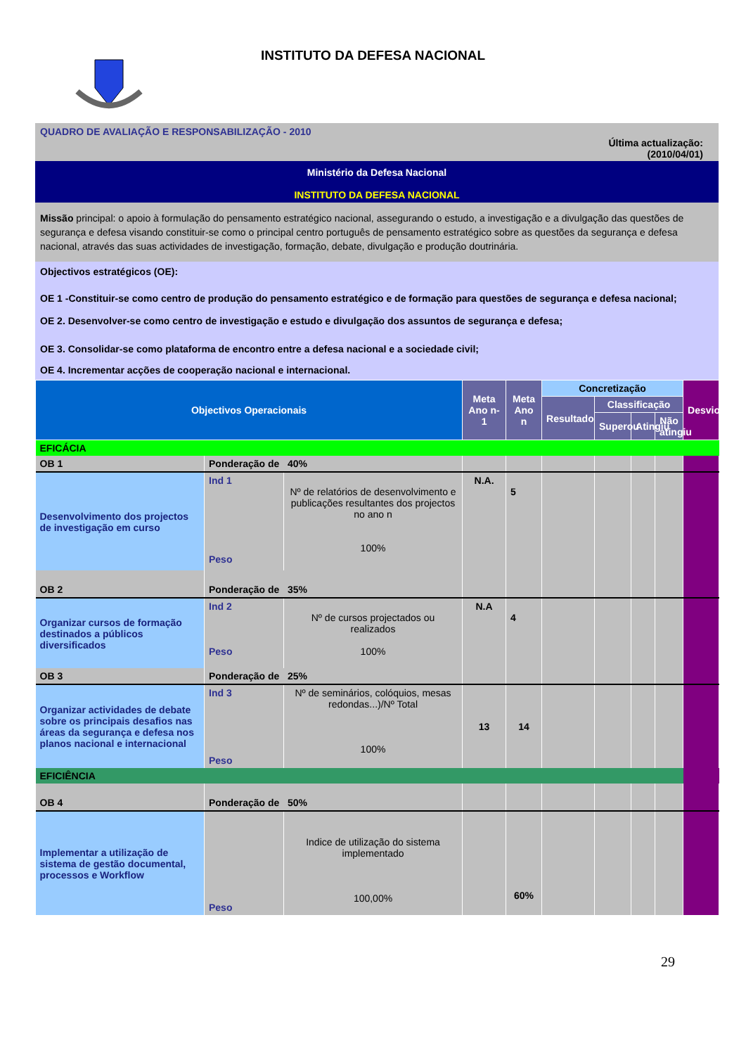INSTITUTO DA DEFESA NACIONAL
QUADRO DE AVALIAÇÃO E RESPONSABILIZAÇÃO - 2010
Última actualização:
(2010/04/01)
Ministério da Defesa Nacional
INSTITUTO DA DEFESA NACIONAL
Missão principal: o apoio à formulação do pensamento estratégico nacional, assegurando o estudo, a investigação e a divulgação das questões de segurança e defesa visando constituir-se como o principal centro português de pensamento estratégico sobre as questões da segurança e defesa nacional, através das suas actividades de investigação, formação, debate, divulgação e produção doutrinária.
Objectivos estratégicos (OE):
OE 1 -Constituir-se como centro de produção do pensamento estratégico e de formação para questões de segurança e defesa nacional;
OE 2. Desenvolver-se como centro de investigação e estudo e divulgação dos assuntos de segurança e defesa;
OE 3. Consolidar-se como plataforma de encontro entre a defesa nacional e a sociedade civil;
OE 4. Incrementar acções de cooperação nacional e internacional.
| Objectivos Operacionais | | | Meta Ano n-1 | Meta Ano n | Concretização | | | | Desvios |
| | | | | | Resultado | Classificação | | | |
| | | | | | | Superou | Atingiu | Não atingiu | |
| EFICÁCIA | | | | | | | | | |
| OB 1 | Ponderação de 40% | | | | | | | | |
| Desenvolvimento dos projectos de investigação em curso | Ind 1 Peso | Nº de relatórios de desenvolvimento e publicações resultantes dos projectos no ano n 100% | N.A. | 5 | | | | | |
| OB 2 | Ponderação de 35% | | | | | | | | |
| Organizar cursos de formação destinados a públicos diversificados | Ind 2 Peso | Nº de cursos projectados ou realizados 100% | N.A | 4 | | | | | |
| OB 3 | Ponderação de 25% | | | | | | | | |
| Organizar actividades de debate sobre os principais desafios nas áreas da segurança e defesa nos planos nacional e internacional | Ind 3 Peso | Nº de seminários, colóquios, mesas redondas...)/Nº Total 100% | 13 | 14 | | | | | |
| EFICIÊNCIA | | | | | | | | | |
| OB 4 | Ponderação de 50% | | | | | | | | |
| Implementar a utilização de sistema de gestão documental, processos e Workflow | Peso | Indice de utilização do sistema implementado 100,00% | | 60% | | | | | |
29